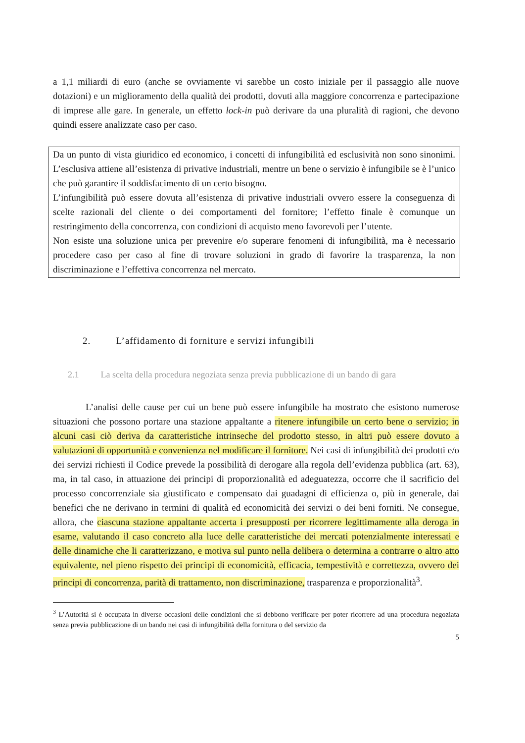a 1,1 miliardi di euro (anche se ovviamente vi sarebbe un costo iniziale per il passaggio alle nuove dotazioni) e un miglioramento della qualità dei prodotti, dovuti alla maggiore concorrenza e partecipazione di imprese alle gare. In generale, un effetto lock-in può derivare da una pluralità di ragioni, che devono quindi essere analizzate caso per caso.
Da un punto di vista giuridico ed economico, i concetti di infungibilità ed esclusività non sono sinonimi. L’esclusiva attiene all’esistenza di privative industriali, mentre un bene o servizio è infungibile se è l’unico che può garantire il soddisfacimento di un certo bisogno.
L’infungibilità può essere dovuta all’esistenza di privative industriali ovvero essere la conseguenza di scelte razionali del cliente o dei comportamenti del fornitore; l’effetto finale è comunque un restringimento della concorrenza, con condizioni di acquisto meno favorevoli per l’utente.
Non esiste una soluzione unica per prevenire e/o superare fenomeni di infungibilità, ma è necessario procedere caso per caso al fine di trovare soluzioni in grado di favorire la trasparenza, la non discriminazione e l’effettiva concorrenza nel mercato.
2. L’affidamento di forniture e servizi infungibili
2.1 La scelta della procedura negoziata senza previa pubblicazione di un bando di gara
L’analisi delle cause per cui un bene può essere infungibile ha mostrato che esistono numerose situazioni che possono portare una stazione appaltante a ritenere infungibile un certo bene o servizio; in alcuni casi ciò deriva da caratteristiche intrinseche del prodotto stesso, in altri può essere dovuto a valutazioni di opportunità e convenienza nel modificare il fornitore. Nei casi di infungibilità dei prodotti e/o dei servizi richiesti il Codice prevede la possibilità di derogare alla regola dell’evidenza pubblica (art. 63), ma, in tal caso, in attuazione dei principi di proporzionalità ed adeguatezza, occorre che il sacrificio del processo concorrenziale sia giustificato e compensato dai guadagni di efficienza o, più in generale, dai benefici che ne derivano in termini di qualità ed economicità dei servizi o dei beni forniti. Ne consegue, allora, che ciascuna stazione appaltante accerta i presupposti per ricorrere legittimamente alla deroga in esame, valutando il caso concreto alla luce delle caratteristiche dei mercati potenzialmente interessati e delle dinamiche che li caratterizzano, e motiva sul punto nella delibera o determina a contrarre o altro atto equivalente, nel pieno rispetto dei principi di economicità, efficacia, tempestività e correttezza, ovvero dei principi di concorrenza, parità di trattamento, non discriminazione, trasparenza e proporzionalità<sup>3</sup>.
<sup>3</sup> L’Autorità si è occupata in diverse occasioni delle condizioni che si debbono verificare per poter ricorrere ad una procedura negoziata senza previa pubblicazione di un bando nei casi di infungibilità della fornitura o del servizio da
5